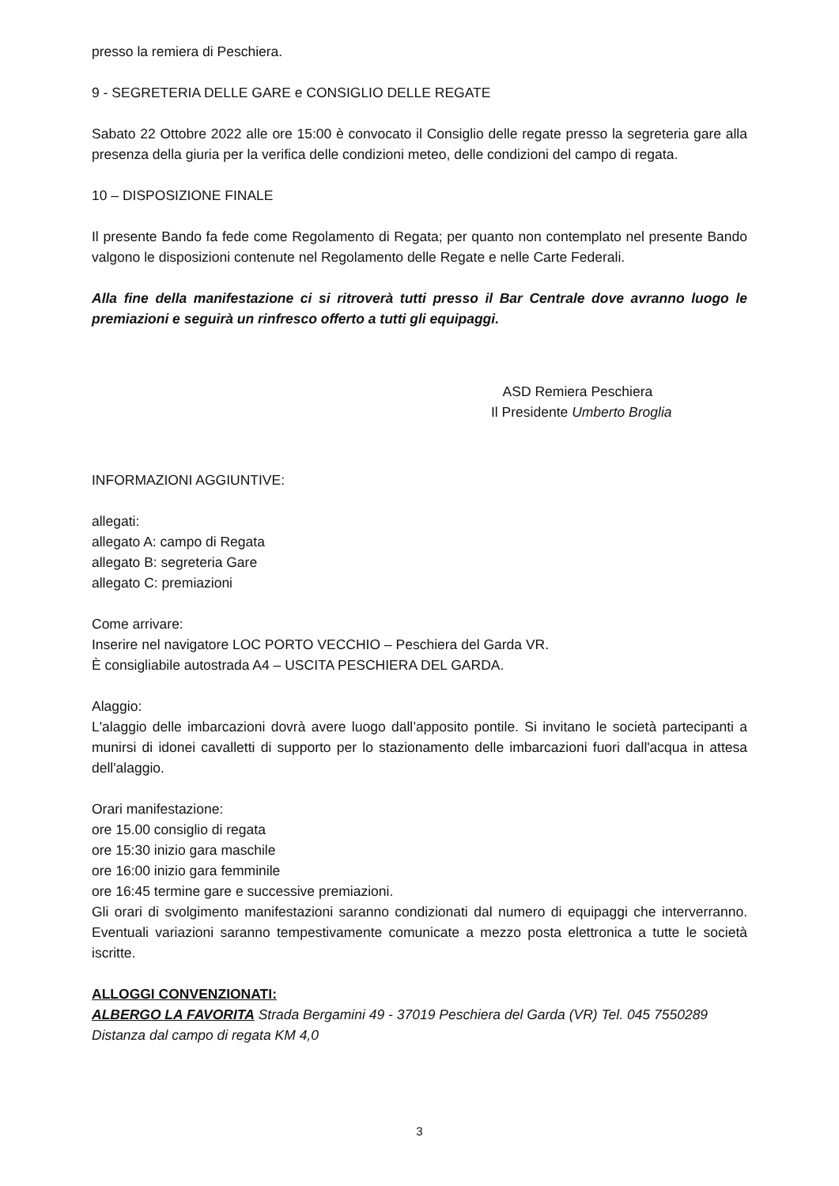presso la remiera di Peschiera.
9 - SEGRETERIA DELLE GARE e CONSIGLIO DELLE REGATE
Sabato 22 Ottobre 2022 alle ore 15:00 è convocato il Consiglio delle regate presso la segreteria gare alla presenza della giuria per la verifica delle condizioni meteo, delle condizioni del campo di regata.
10 – DISPOSIZIONE FINALE
Il presente Bando fa fede come Regolamento di Regata; per quanto non contemplato nel presente Bando valgono le disposizioni contenute nel Regolamento delle Regate e nelle Carte Federali.
Alla fine della manifestazione ci si ritroverà tutti presso il Bar Centrale dove avranno luogo le premiazioni e seguirà un rinfresco offerto a tutti gli equipaggi.
ASD Remiera Peschiera
Il Presidente Umberto Broglia
INFORMAZIONI AGGIUNTIVE:
allegati:
allegato A: campo di Regata
allegato B: segreteria Gare
allegato C: premiazioni
Come arrivare:
Inserire nel navigatore LOC PORTO VECCHIO – Peschiera del Garda VR.
È consigliabile autostrada A4 – USCITA PESCHIERA DEL GARDA.
Alaggio:
L'alaggio delle imbarcazioni dovrà avere luogo dall’apposito pontile. Si invitano le società partecipanti a munirsi di idonei cavalletti di supporto per lo stazionamento delle imbarcazioni fuori dall'acqua in attesa dell'alaggio.
Orari manifestazione:
ore 15.00 consiglio di regata
ore 15:30 inizio gara maschile
ore 16:00 inizio gara femminile
ore 16:45 termine gare e successive premiazioni.
Gli orari di svolgimento manifestazioni saranno condizionati dal numero di equipaggi che interverranno. Eventuali variazioni saranno tempestivamente comunicate a mezzo posta elettronica a tutte le società iscritte.
ALLOGGI CONVENZIONATI:
ALBERGO LA FAVORITA Strada Bergamini 49 - 37019 Peschiera del Garda (VR) Tel. 045 7550289
Distanza dal campo di regata KM 4,0
3